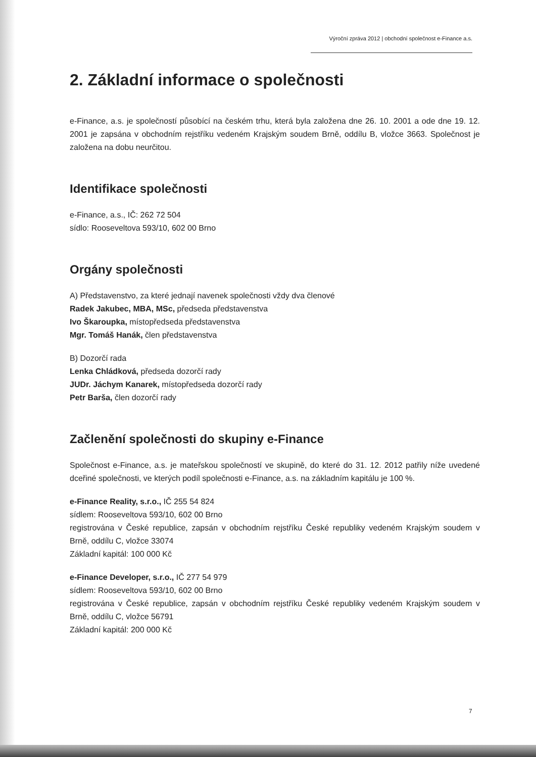Výroční zpráva 2012 | obchodní společnost e-Finance a.s.
2. Základní informace o společnosti
e-Finance, a.s. je společností působící na českém trhu, která byla založena dne 26. 10. 2001 a ode dne 19. 12. 2001 je zapsána v obchodním rejstříku vedeném Krajským soudem Brně, oddílu B, vložce 3663. Společnost je založena na dobu neurčitou.
Identifikace společnosti
e-Finance, a.s., IČ: 262 72 504
sídlo: Rooseveltova 593/10, 602 00 Brno
Orgány společnosti
A) Představenstvo, za které jednají navenek společnosti vždy dva členové
Radek Jakubec, MBA, MSc, předseda představenstva
Ivo Škaroupka, místopředseda představenstva
Mgr. Tomáš Hanák, člen představenstva
B) Dozorčí rada
Lenka Chládková, předseda dozorčí rady
JUDr. Jáchym Kanarek, místopředseda dozorčí rady
Petr Barša, člen dozorčí rady
Začlenění společnosti do skupiny e-Finance
Společnost e-Finance, a.s. je mateřskou společností ve skupině, do které do 31. 12. 2012 patřily níže uvedené dceřiné společnosti, ve kterých podíl společnosti e-Finance, a.s. na základním kapitálu je 100 %.
e-Finance Reality, s.r.o., IČ 255 54 824
sídlem: Rooseveltova 593/10, 602 00 Brno
registrována v České republice, zapsán v obchodním rejstříku České republiky vedeném Krajským soudem v Brně, oddílu C, vložce 33074
Základní kapitál: 100 000 Kč
e-Finance Developer, s.r.o., IČ 277 54 979
sídlem: Rooseveltova 593/10, 602 00 Brno
registrována v České republice, zapsán v obchodním rejstříku České republiky vedeném Krajským soudem v Brně, oddílu C, vložce 56791
Základní kapitál: 200 000 Kč
7